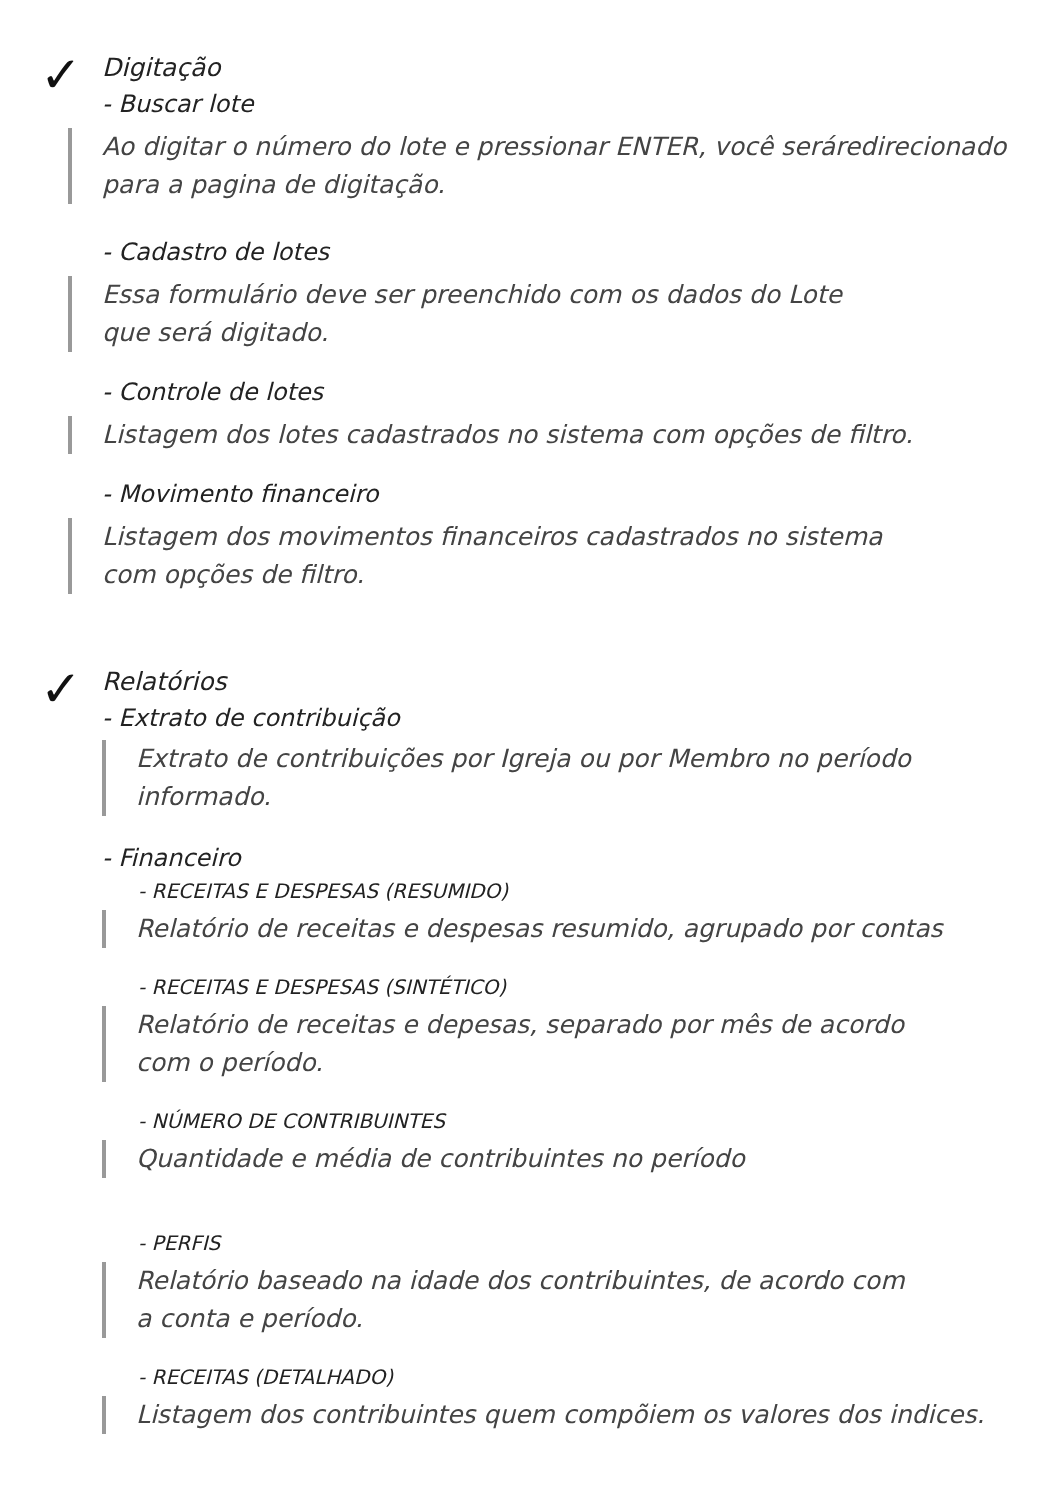✓
Digitação
- Buscar lote
Ao digitar o número do lote e pressionar ENTER, você seráredirecionado para a pagina de digitação.
- Cadastro de lotes
Essa formulário deve ser preenchido com os dados do Lote
que será digitado.
- Controle de lotes
Listagem dos lotes cadastrados no sistema com opções de filtro.
- Movimento financeiro
Listagem dos movimentos financeiros cadastrados no sistema
com opções de filtro.
✓
Relatórios
- Extrato de contribuição
Extrato de contribuições por Igreja ou por Membro no período
informado.
- Financeiro
- RECEITAS E DESPESAS (RESUMIDO)
Relatório de receitas e despesas resumido, agrupado por contas
- RECEITAS E DESPESAS (SINTÉTICO)
Relatório de receitas e depesas, separado por mês de acordo
com o período.
- NÚMERO DE CONTRIBUINTES
Quantidade e média de contribuintes no período
- PERFIS
Relatório baseado na idade dos contribuintes, de acordo com
a conta e período.
- RECEITAS (DETALHADO)
Listagem dos contribuintes quem compõiem os valores dos indices.